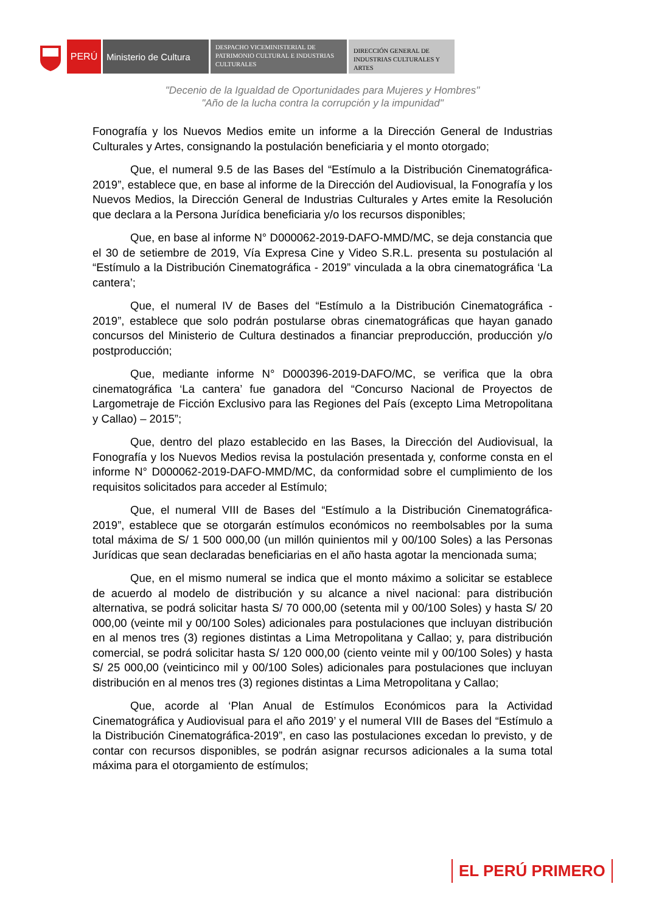PERÚ Ministerio de Cultura
DESPACHO VICEMINISTERIAL DE PATRIMONIO CULTURAL E INDUSTRIAS CULTURALES
DIRECCIÓN GENERAL DE INDUSTRIAS CULTURALES Y ARTES
"Decenio de la Igualdad de Oportunidades para Mujeres y Hombres"
"Año de la lucha contra la corrupción y la impunidad"
Fonografía y los Nuevos Medios emite un informe a la Dirección General de Industrias Culturales y Artes, consignando la postulación beneficiaria y el monto otorgado;
Que, el numeral 9.5 de las Bases del “Estímulo a la Distribución Cinematográfica-2019”, establece que, en base al informe de la Dirección del Audiovisual, la Fonografía y los Nuevos Medios, la Dirección General de Industrias Culturales y Artes emite la Resolución que declara a la Persona Jurídica beneficiaria y/o los recursos disponibles;
Que, en base al informe N° D000062-2019-DAFO-MMD/MC, se deja constancia que el 30 de setiembre de 2019, Vía Expresa Cine y Video S.R.L. presenta su postulación al “Estímulo a la Distribución Cinematográfica - 2019” vinculada a la obra cinematográfica ‘La cantera’;
Que, el numeral IV de Bases del “Estímulo a la Distribución Cinematográfica - 2019”, establece que solo podrán postularse obras cinematográficas que hayan ganado concursos del Ministerio de Cultura destinados a financiar preproducción, producción y/o postproducción;
Que, mediante informe N° D000396-2019-DAFO/MC, se verifica que la obra cinematográfica ‘La cantera’ fue ganadora del “Concurso Nacional de Proyectos de Largometraje de Ficción Exclusivo para las Regiones del País (excepto Lima Metropolitana y Callao) – 2015”;
Que, dentro del plazo establecido en las Bases, la Dirección del Audiovisual, la Fonografía y los Nuevos Medios revisa la postulación presentada y, conforme consta en el informe N° D000062-2019-DAFO-MMD/MC, da conformidad sobre el cumplimiento de los requisitos solicitados para acceder al Estímulo;
Que, el numeral VIII de Bases del “Estímulo a la Distribución Cinematográfica-2019”, establece que se otorgarán estímulos económicos no reembolsables por la suma total máxima de S/ 1 500 000,00 (un millón quinientos mil y 00/100 Soles) a las Personas Jurídicas que sean declaradas beneficiarias en el año hasta agotar la mencionada suma;
Que, en el mismo numeral se indica que el monto máximo a solicitar se establece de acuerdo al modelo de distribución y su alcance a nivel nacional: para distribución alternativa, se podrá solicitar hasta S/ 70 000,00 (setenta mil y 00/100 Soles) y hasta S/ 20 000,00 (veinte mil y 00/100 Soles) adicionales para postulaciones que incluyan distribución en al menos tres (3) regiones distintas a Lima Metropolitana y Callao; y, para distribución comercial, se podrá solicitar hasta S/ 120 000,00 (ciento veinte mil y 00/100 Soles) y hasta S/ 25 000,00 (veinticinco mil y 00/100 Soles) adicionales para postulaciones que incluyan distribución en al menos tres (3) regiones distintas a Lima Metropolitana y Callao;
Que, acorde al ‘Plan Anual de Estímulos Económicos para la Actividad Cinematográfica y Audiovisual para el año 2019’ y el numeral VIII de Bases del “Estímulo a la Distribución Cinematográfica-2019”, en caso las postulaciones excedan lo previsto, y de contar con recursos disponibles, se podrán asignar recursos adicionales a la suma total máxima para el otorgamiento de estímulos;
EL PERÚ PRIMERO